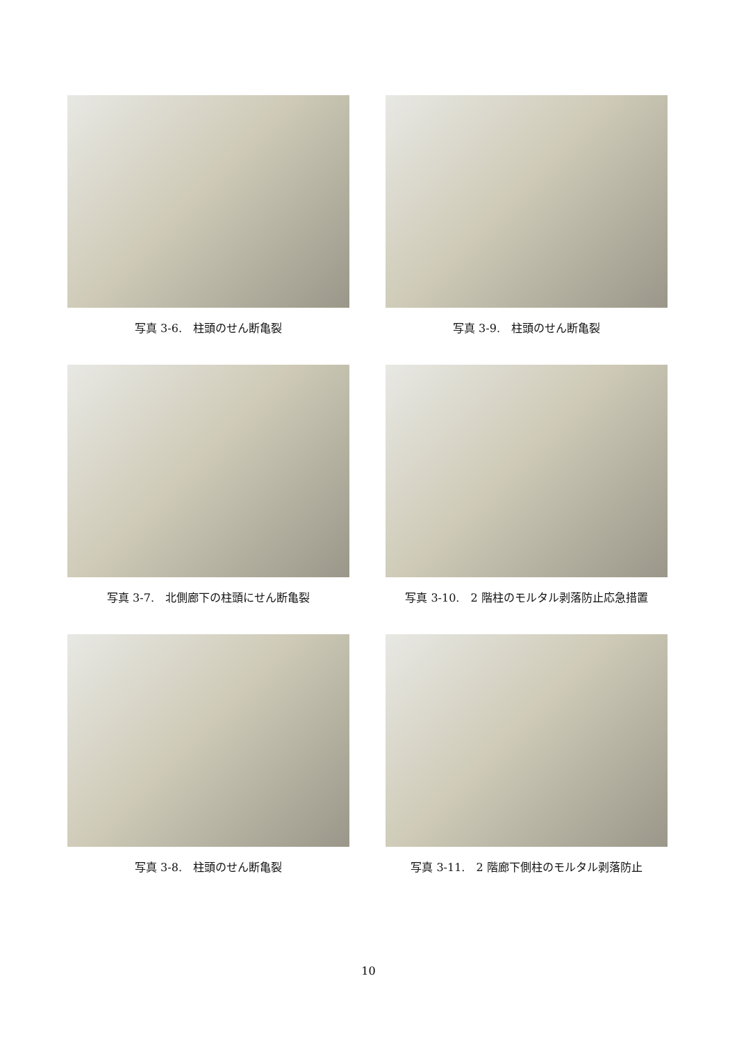写真 3-6.　柱頭のせん断亀裂
写真 3-9.　柱頭のせん断亀裂
写真 3-7.　北側廊下の柱頭にせん断亀裂
写真 3-10.　2 階柱のモルタル剥落防止応急措置
写真 3-8.　柱頭のせん断亀裂
写真 3-11.　2 階廊下側柱のモルタル剥落防止
10